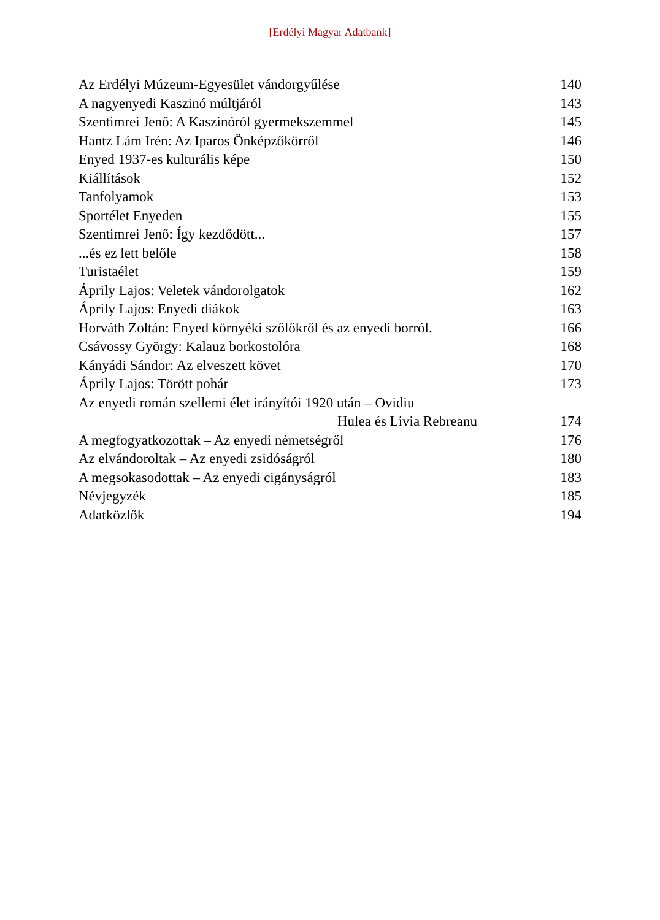[Erdélyi Magyar Adatbank]
| Az Erdélyi Múzeum-Egyesület vándorgyűlése | 140 |
| A nagyenyedi Kaszinó múltjáról | 143 |
| Szentimrei Jenő: A Kaszinóról gyermekszemmel | 145 |
| Hantz Lám Irén: Az Iparos Önképzőkörről | 146 |
| Enyed 1937-es kulturális képe | 150 |
| Kiállítások | 152 |
| Tanfolyamok | 153 |
| Sportélet Enyeden | 155 |
| Szentimrei Jenő: Így kezdődött... | 157 |
| ...és ez lett belőle | 158 |
| Turistaélet | 159 |
| Áprily Lajos: Veletek vándorolgatok | 162 |
| Áprily Lajos: Enyedi diákok | 163 |
| Horváth Zoltán: Enyed környéki szőlőkről és az enyedi borról. | 166 |
| Csávossy György: Kalauz borkostolóra | 168 |
| Kányádi Sándor: Az elveszett követ | 170 |
| Áprily Lajos: Törött pohár | 173 |
| Az enyedi román szellemi élet irányítói 1920 után – Ovidiu | |
| Hulea és Livia Rebreanu | 174 |
| A megfogyatkozottak – Az enyedi németségről | 176 |
| Az elvándoroltak – Az enyedi zsidóságról | 180 |
| A megsokasodottak – Az enyedi cigányságról | 183 |
| Névjegyzék | 185 |
| Adatközlők | 194 |